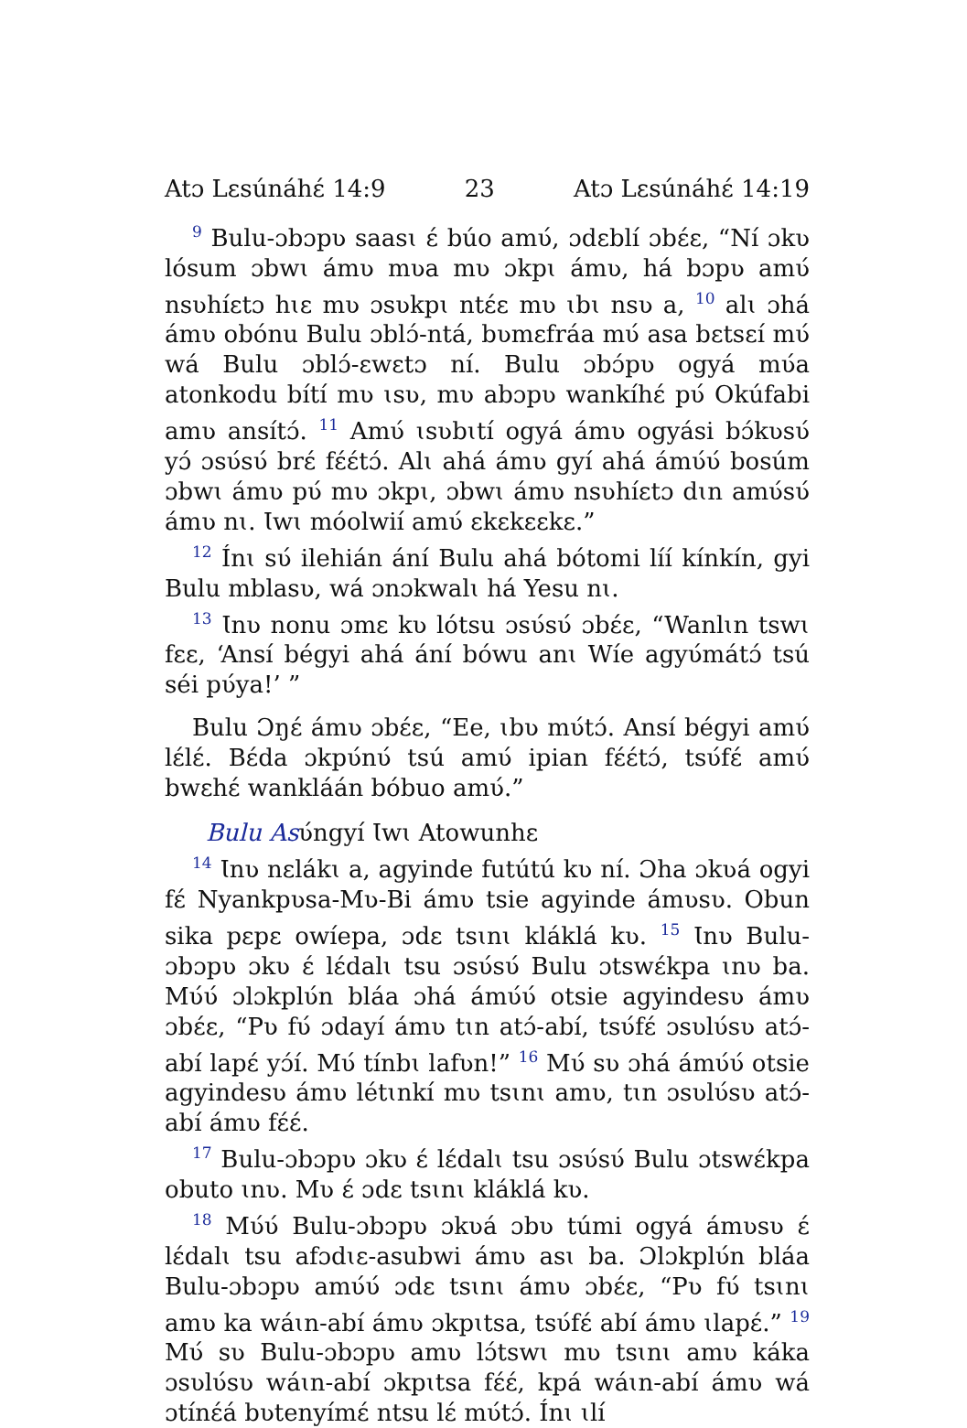Atɔ Lɛsúnáhɛ́ 14:9 23 Atɔ Lɛsúnáhɛ́ 14:19
<sup>9</sup> Bulu-ɔbɔpʋ saasɩ ɛ́ búo amʋ́, ɔdɛblí ɔbɛ́ɛ, “Ní ɔkʋ lósum ɔbwɩ ámʋ mʋa mʋ ɔkpɩ ámʋ, há bɔpʋ amʋ́ nsʋhíɛtɔ hɩɛ mʋ ɔsʋkpɩ ntɛ́ɛ mʋ ɩbɩ nsʋ a, <sup>10</sup> alɩ ɔhá ámʋ obónu Bulu ɔblɔ́-ntá, bʋmɛfráa mʋ́ asa bɛtsɛí mʋ́ wá Bulu ɔblɔ́-ɛwɛtɔ ní. Bulu ɔbɔ́pʋ ogyá mʋ́a atonkodu bítí mʋ ɩsʋ, mʋ abɔpʋ wankíhɛ́ pʋ́ Okúfabi amʋ ansítɔ́. <sup>11</sup> Amʋ́ ɩsʋbɩtí ogyá ámʋ ogyási bɔ́kʋsʋ́ yɔ́ ɔsʋ́sʋ́ brɛ́ fɛ́ɛ́tɔ́. Alɩ ahá ámʋ gyí ahá ámʋ́ʋ́ bosúm ɔbwɩ ámʋ pʋ́ mʋ ɔkpɩ, ɔbwɩ ámʋ nsʋhíɛtɔ dɩn amʋ́sʋ́ ámʋ nɩ. Ɩwɩ móolwií amʋ́ ɛkɛkɛɛkɛ.”
<sup>12</sup> Ínɩ sʋ́ ilehián ání Bulu ahá bótomi líí kínkín, gyi Bulu mblasʋ, wá ɔnɔkwalɩ há Yesu nɩ.
<sup>13</sup> Ɩnʋ nonu ɔmɛ kʋ lótsu ɔsʋ́sʋ́ ɔbɛ́ɛ, “Wanlɩn tswɩ fɛɛ, ‘Ansí bégyi ahá ání bówu anɩ Wíe agyʋ́mátɔ́ tsú séi pʋ́ya!’ ”
Bulu Ɔŋɛ́ ámʋ ɔbɛ́ɛ, “Ee, ɩbʋ mʋ́tɔ́. Ansí bégyi amʋ́ lɛ́lɛ́. Bɛ́da ɔkpʋ́nʋ́ tsú amʋ́ ipian fɛ́ɛ́tɔ́, tsʋ́fɛ́ amʋ́ bwɛhɛ́ wankláán bóbuo amʋ́.”
Bulu Asʋ́ngyí Ɩwɩ Atowunhɛ
<sup>14</sup> Ɩnʋ nɛlákɩ a, agyinde futútú kʋ ní. Ɔha ɔkʋá ogyi fɛ́ Nyankpʋsa-Mʋ-Bi ámʋ tsie agyinde ámʋsʋ. Obun sika pɛpɛ owíepa, ɔdɛ tsɩnɩ kláklá kʋ. <sup>15</sup> Ɩnʋ Bulu-ɔbɔpʋ ɔkʋ ɛ́ lɛ́dalɩ tsu ɔsʋ́sʋ́ Bulu ɔtswɛ́kpa ɩnʋ ba. Mʋ́ʋ́ ɔlɔkplʋ́n bláa ɔhá ámʋ́ʋ́ otsie agyindesʋ ámʋ ɔbɛ́ɛ, “Pʋ fʋ́ ɔdayí ámʋ tɩn atɔ́-abí, tsʋ́fɛ́ ɔsʋlʋ́sʋ atɔ́-abí lapɛ́ yɔ́í. Mʋ́ tínbɩ lafʋn!” <sup>16</sup> Mʋ́ sʋ ɔhá ámʋ́ʋ́ otsie agyindesʋ ámʋ létɩnkí mʋ tsɩnɩ amʋ, tɩn ɔsʋlʋ́sʋ atɔ́-abí ámʋ fɛ́ɛ́.
<sup>17</sup> Bulu-ɔbɔpʋ ɔkʋ ɛ́ lɛ́dalɩ tsu ɔsʋ́sʋ́ Bulu ɔtswɛ́kpa obuto ɩnʋ. Mʋ ɛ́ ɔdɛ tsɩnɩ kláklá kʋ.
<sup>18</sup> Mʋ́ʋ́ Bulu-ɔbɔpʋ ɔkʋá ɔbʋ túmi ogyá ámʋsʋ ɛ́ lɛ́dalɩ tsu afɔdɩɛ-asubwi ámʋ asɩ ba. Ɔlɔkplʋ́n bláa Bulu-ɔbɔpʋ amʋ́ʋ́ ɔdɛ tsɩnɩ ámʋ ɔbɛ́ɛ, “Pʋ fʋ́ tsɩnɩ amʋ ka wáɩn-abí ámʋ ɔkpɩtsa, tsʋ́fɛ́ abí ámʋ ɩlapɛ́.” <sup>19</sup> Mʋ́ sʋ Bulu-ɔbɔpʋ amʋ lɔ́tswɩ mʋ tsɩnɩ amʋ káka ɔsʋlʋ́sʋ wáɩn-abí ɔkpɩtsa fɛ́ɛ́, kpá wáɩn-abí ámʋ wá ɔtínɛ́á bʋtenyímɛ́ ntsu lɛ́ mʋ́tɔ́. Ínɩ ɩlí